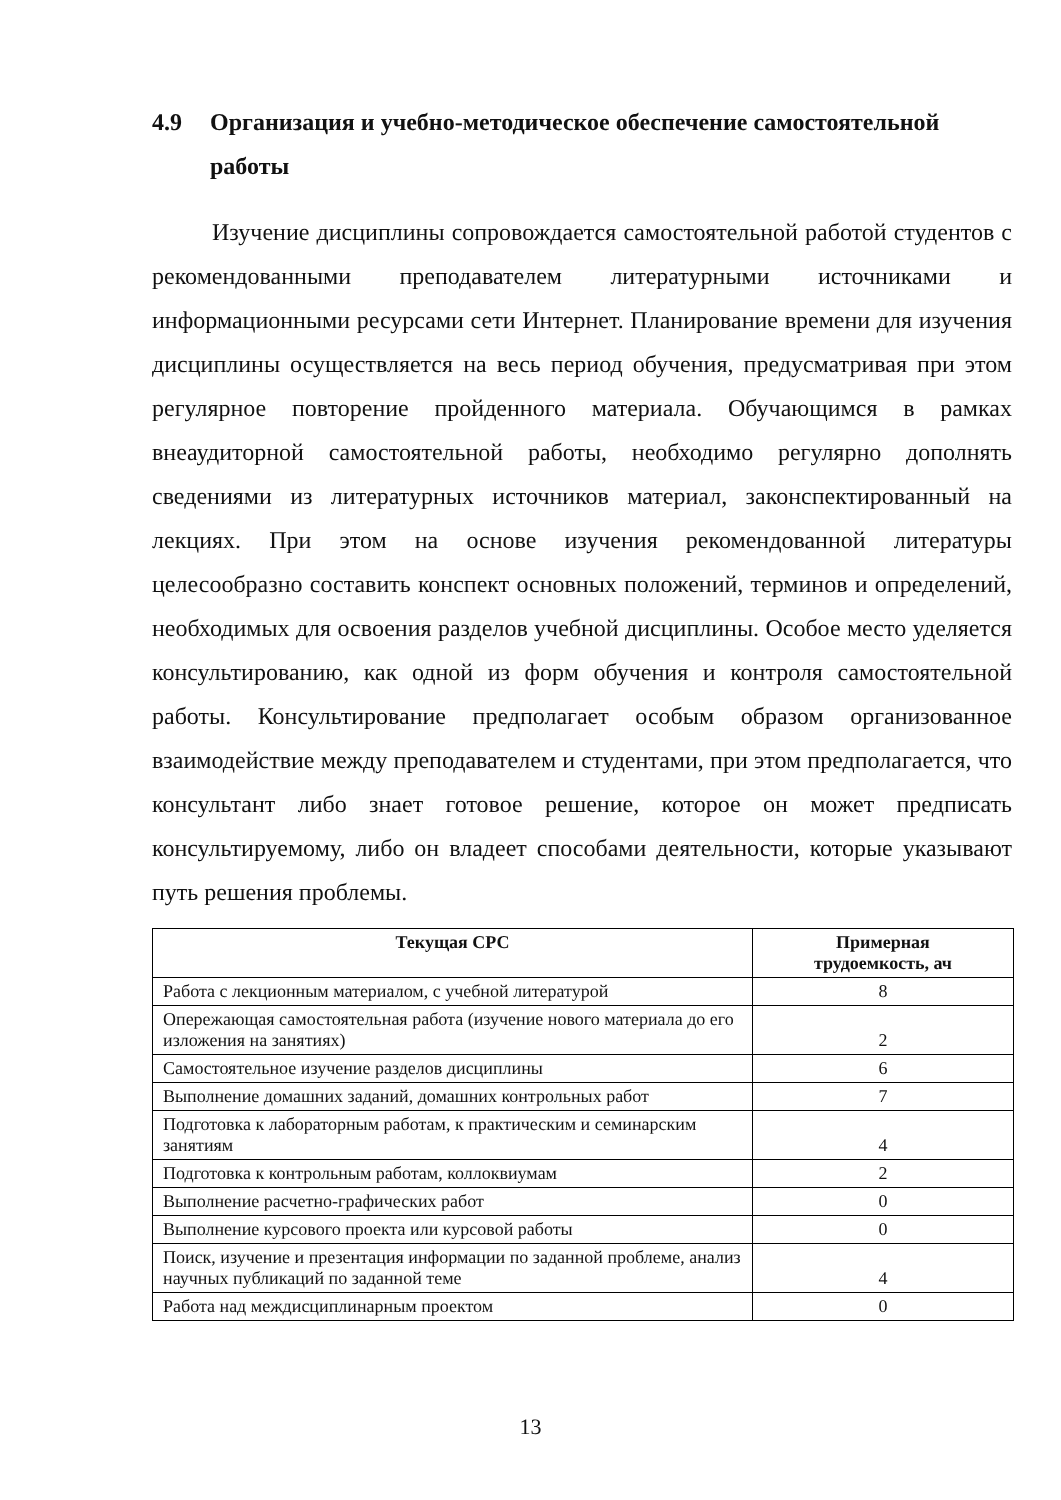4.9 Организация и учебно-методическое обеспечение самостоятельной работы
Изучение дисциплины сопровождается самостоятельной работой студентов с рекомендованными преподавателем литературными источниками и информационными ресурсами сети Интернет. Планирование времени для изучения дисциплины осуществляется на весь период обучения, предусматривая при этом регулярное повторение пройденного материала. Обучающимся в рамках внеаудиторной самостоятельной работы, необходимо регулярно дополнять сведениями из литературных источников материал, законспектированный на лекциях. При этом на основе изучения рекомендованной литературы целесообразно составить конспект основных положений, терминов и определений, необходимых для освоения разделов учебной дисциплины. Особое место уделяется консультированию, как одной из форм обучения и контроля самостоятельной работы. Консультирование предполагает особым образом организованное взаимодействие между преподавателем и студентами, при этом предполагается, что консультант либо знает готовое решение, которое он может предписать консультируемому, либо он владеет способами деятельности, которые указывают путь решения проблемы.
| Текущая СРС | Примерная трудоемкость, ач |
| --- | --- |
| Работа с лекционным материалом, с учебной литературой | 8 |
| Опережающая самостоятельная работа (изучение нового материала до его изложения на занятиях) | 2 |
| Самостоятельное изучение разделов дисциплины | 6 |
| Выполнение домашних заданий, домашних контрольных работ | 7 |
| Подготовка к лабораторным работам, к практическим и семинарским занятиям | 4 |
| Подготовка к контрольным работам, коллоквиумам | 2 |
| Выполнение расчетно-графических работ | 0 |
| Выполнение курсового проекта или курсовой работы | 0 |
| Поиск, изучение и презентация информации по заданной проблеме, анализ научных публикаций по заданной теме | 4 |
| Работа над междисциплинарным проектом | 0 |
13